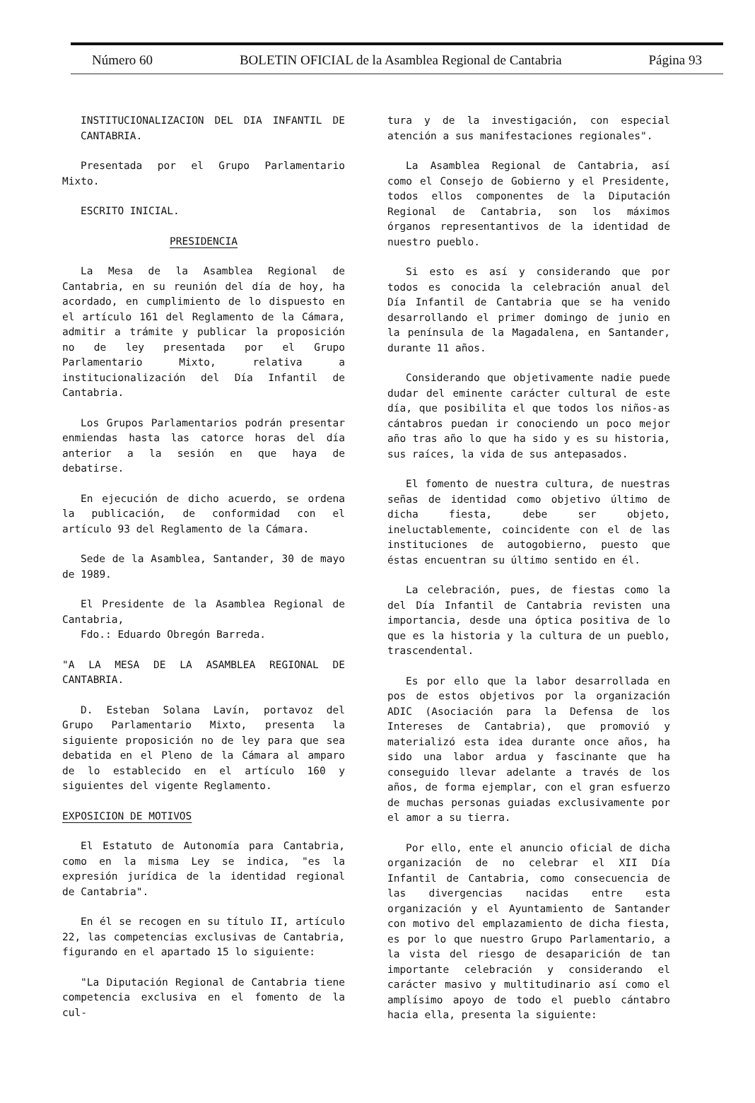Número 60 BOLETIN OFICIAL de la Asamblea Regional de Cantabria Página 93
INSTITUCIONALIZACION DEL DIA INFANTIL DE CANTABRIA.
Presentada por el Grupo Parlamentario Mixto.
ESCRITO INICIAL.
PRESIDENCIA
La Mesa de la Asamblea Regional de Cantabria, en su reunión del día de hoy, ha acordado, en cumplimiento de lo dispuesto en el artículo 161 del Reglamento de la Cámara, admitir a trámite y publicar la proposición no de ley presentada por el Grupo Parlamentario Mixto, relativa a institucionalización del Día Infantil de Cantabria.
Los Grupos Parlamentarios podrán presentar enmiendas hasta las catorce horas del día anterior a la sesión en que haya de debatirse.
En ejecución de dicho acuerdo, se ordena la publicación, de conformidad con el artículo 93 del Reglamento de la Cámara.
Sede de la Asamblea, Santander, 30 de mayo de 1989.
El Presidente de la Asamblea Regional de Cantabria,
Fdo.: Eduardo Obregón Barreda.
"A LA MESA DE LA ASAMBLEA REGIONAL DE CANTABRIA.
D. Esteban Solana Lavín, portavoz del Grupo Parlamentario Mixto, presenta la siguiente proposición no de ley para que sea debatida en el Pleno de la Cámara al amparo de lo establecido en el artículo 160 y siguientes del vigente Reglamento.
EXPOSICION DE MOTIVOS
El Estatuto de Autonomía para Cantabria, como en la misma Ley se indica, "es la expresión jurídica de la identidad regional de Cantabria".
En él se recogen en su título II, artículo 22, las competencias exclusivas de Cantabria, figurando en el apartado 15 lo siguiente:
"La Diputación Regional de Cantabria tiene competencia exclusiva en el fomento de la cul-
tura y de la investigación, con especial atención a sus manifestaciones regionales".
La Asamblea Regional de Cantabria, así como el Consejo de Gobierno y el Presidente, todos ellos componentes de la Diputación Regional de Cantabria, son los máximos órganos representantivos de la identidad de nuestro pueblo.
Si esto es así y considerando que por todos es conocida la celebración anual del Día Infantil de Cantabria que se ha venido desarrollando el primer domingo de junio en la península de la Magadalena, en Santander, durante 11 años.
Considerando que objetivamente nadie puede dudar del eminente carácter cultural de este día, que posibilita el que todos los niños-as cántabros puedan ir conociendo un poco mejor año tras año lo que ha sido y es su historia, sus raíces, la vida de sus antepasados.
El fomento de nuestra cultura, de nuestras señas de identidad como objetivo último de dicha fiesta, debe ser objeto, ineluctablemente, coincidente con el de las instituciones de autogobierno, puesto que éstas encuentran su último sentido en él.
La celebración, pues, de fiestas como la del Día Infantil de Cantabria revisten una importancia, desde una óptica positiva de lo que es la historia y la cultura de un pueblo, trascendental.
Es por ello que la labor desarrollada en pos de estos objetivos por la organización ADIC (Asociación para la Defensa de los Intereses de Cantabria), que promovió y materializó esta idea durante once años, ha sido una labor ardua y fascinante que ha conseguido llevar adelante a través de los años, de forma ejemplar, con el gran esfuerzo de muchas personas guiadas exclusivamente por el amor a su tierra.
Por ello, ente el anuncio oficial de dicha organización de no celebrar el XII Día Infantil de Cantabria, como consecuencia de las divergencias nacidas entre esta organización y el Ayuntamiento de Santander con motivo del emplazamiento de dicha fiesta, es por lo que nuestro Grupo Parlamentario, a la vista del riesgo de desaparición de tan importante celebración y considerando el carácter masivo y multitudinario así como el amplísimo apoyo de todo el pueblo cántabro hacia ella, presenta la siguiente: